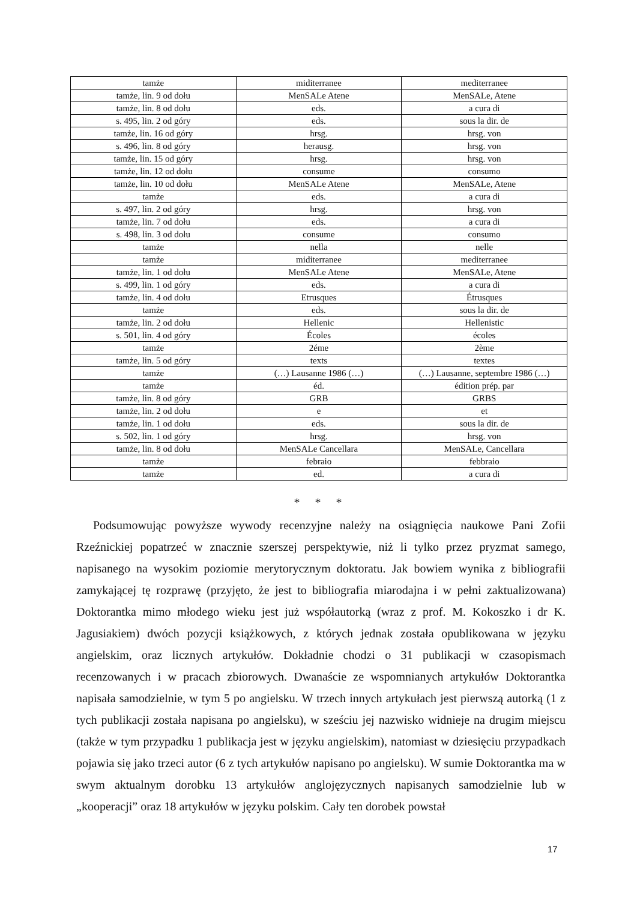| tamże | miditerranee | mediterranee |
| tamże, lin. 9 od dołu | MenSALe Atene | MenSALe, Atene |
| tamże, lin. 8 od dołu | eds. | a cura di |
| s. 495, lin. 2 od góry | eds. | sous la dir. de |
| tamże, lin. 16 od góry | hrsg. | hrsg. von |
| s. 496, lin. 8 od góry | herausg. | hrsg. von |
| tamże, lin. 15 od góry | hrsg. | hrsg. von |
| tamże, lin. 12 od dołu | consume | consumo |
| tamże, lin. 10 od dołu | MenSALe Atene | MenSALe, Atene |
| tamże | eds. | a cura di |
| s. 497, lin. 2 od góry | hrsg. | hrsg. von |
| tamże, lin. 7 od dołu | eds. | a cura di |
| s. 498, lin. 3 od dołu | consume | consumo |
| tamże | nella | nelle |
| tamże | miditerranee | mediterranee |
| tamże, lin. 1 od dołu | MenSALe Atene | MenSALe, Atene |
| s. 499, lin. 1 od góry | eds. | a cura di |
| tamże, lin. 4 od dołu | Etrusques | Étrusques |
| tamże | eds. | sous la dir. de |
| tamże, lin. 2 od dołu | Hellenic | Hellenistic |
| s. 501, lin. 4 od góry | Écoles | écoles |
| tamże | 2éme | 2ème |
| tamże, lin. 5 od góry | texts | textes |
| tamże | (…) Lausanne 1986 (…) | (…) Lausanne, septembre 1986 (…) |
| tamże | éd. | édition prép. par |
| tamże, lin. 8 od góry | GRB | GRBS |
| tamże, lin. 2 od dołu | e | et |
| tamże, lin. 1 od dołu | eds. | sous la dir. de |
| s. 502, lin. 1 od góry | hrsg. | hrsg. von |
| tamże, lin. 8 od dołu | MenSALe Cancellara | MenSALe, Cancellara |
| tamże | febraio | febbraio |
| tamże | ed. | a cura di |
* * *
Podsumowując powyższe wywody recenzyjne należy na osiągnięcia naukowe Pani Zofii Rzeźnickiej popatrzeć w znacznie szerszej perspektywie, niż li tylko przez pryzmat samego, napisanego na wysokim poziomie merytorycznym doktoratu. Jak bowiem wynika z bibliografii zamykającej tę rozprawę (przyjęto, że jest to bibliografia miarodajna i w pełni zaktualizowana) Doktorantka mimo młodego wieku jest już współautorką (wraz z prof. M. Kokoszko i dr K. Jagusiakiem) dwóch pozycji książkowych, z których jednak została opublikowana w języku angielskim, oraz licznych artykułów. Dokładnie chodzi o 31 publikacji w czasopismach recenzowanych i w pracach zbiorowych. Dwanaście ze wspomnianych artykułów Doktorantka napisała samodzielnie, w tym 5 po angielsku. W trzech innych artykułach jest pierwszą autorką (1 z tych publikacji została napisana po angielsku), w sześciu jej nazwisko widnieje na drugim miejscu (także w tym przypadku 1 publikacja jest w języku angielskim), natomiast w dziesięciu przypadkach pojawia się jako trzeci autor (6 z tych artykułów napisano po angielsku). W sumie Doktorantka ma w swym aktualnym dorobku 13 artykułów anglojęzycznych napisanych samodzielnie lub w „kooperacji” oraz 18 artykułów w języku polskim. Cały ten dorobek powstał
17